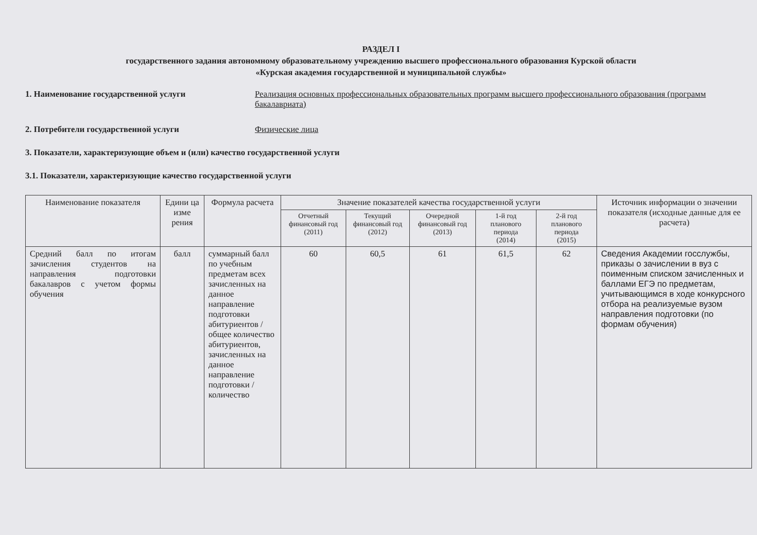РАЗДЕЛ I
государственного задания автономному образовательному учреждению высшего профессионального образования Курской области
«Курская академия государственной и муниципальной службы»
1. Наименование государственной услуги Реализация основных профессиональных образовательных программ высшего профессионального образования (программ бакалавриата)
2. Потребители государственной услуги Физические лица
3. Показатели, характеризующие объем и (или) качество государственной услуги
3.1. Показатели, характеризующие качество государственной услуги
| Наименование показателя | Едини ца изме рения | Формула расчета | Значение показателей качества государственной услуги | | | | | Источник информации о значении показателя (исходные данные для ее расчета) |
| --- | --- | --- | --- | --- | --- | --- | --- | --- |
| | | | Отчетный финансовый год (2011) | Текущий финансовый год (2012) | Очередной финансовый год (2013) | 1-й год планового периода (2014) | 2-й год планового периода (2015) | |
| Средний балл по итогам зачисления студентов на направления подготовки бакалавров с учетом формы обучения | балл | суммарный балл по учебным предметам всех зачисленных на данное направление подготовки абитуриентов / общее количество абитуриентов, зачисленных на данное направление подготовки / количество | 60 | 60,5 | 61 | 61,5 | 62 | Сведения Академии госслужбы, приказы о зачислении в вуз с поименным списком зачисленных и баллами ЕГЭ по предметам, учитывающимся в ходе конкурсного отбора на реализуемые вузом направления подготовки (по формам обучения) |